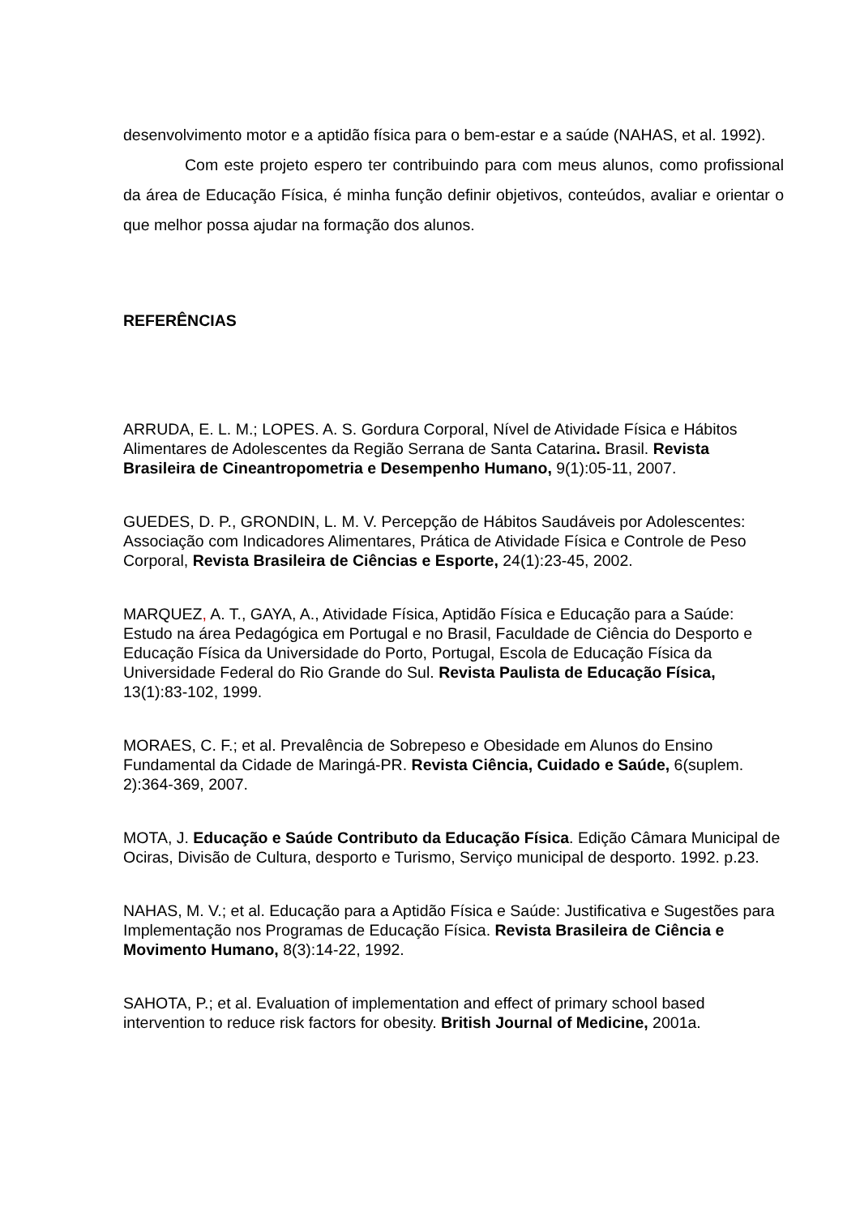desenvolvimento motor e a aptidão física para o bem-estar e a saúde (NAHAS, et al. 1992).
Com este projeto espero ter contribuindo para com meus alunos, como profissional da área de Educação Física, é minha função definir objetivos, conteúdos, avaliar e orientar o que melhor possa ajudar na formação dos alunos.
REFERÊNCIAS
ARRUDA, E. L. M.; LOPES. A. S. Gordura Corporal, Nível de Atividade Física e Hábitos Alimentares de Adolescentes da Região Serrana de Santa Catarina. Brasil. Revista Brasileira de Cineantropometria e Desempenho Humano, 9(1):05-11, 2007.
GUEDES, D. P., GRONDIN, L. M. V. Percepção de Hábitos Saudáveis por Adolescentes: Associação com Indicadores Alimentares, Prática de Atividade Física e Controle de Peso Corporal, Revista Brasileira de Ciências e Esporte, 24(1):23-45, 2002.
MARQUEZ, A. T., GAYA, A., Atividade Física, Aptidão Física e Educação para a Saúde: Estudo na área Pedagógica em Portugal e no Brasil, Faculdade de Ciência do Desporto e Educação Física da Universidade do Porto, Portugal, Escola de Educação Física da Universidade Federal do Rio Grande do Sul. Revista Paulista de Educação Física, 13(1):83-102, 1999.
MORAES, C. F.; et al. Prevalência de Sobrepeso e Obesidade em Alunos do Ensino Fundamental da Cidade de Maringá-PR. Revista Ciência, Cuidado e Saúde, 6(suplem. 2):364-369, 2007.
MOTA, J. Educação e Saúde Contributo da Educação Física. Edição Câmara Municipal de Ociras, Divisão de Cultura, desporto e Turismo, Serviço municipal de desporto. 1992. p.23.
NAHAS, M. V.; et al. Educação para a Aptidão Física e Saúde: Justificativa e Sugestões para Implementação nos Programas de Educação Física. Revista Brasileira de Ciência e Movimento Humano, 8(3):14-22, 1992.
SAHOTA, P.; et al. Evaluation of implementation and effect of primary school based intervention to reduce risk factors for obesity. British Journal of Medicine, 2001a.